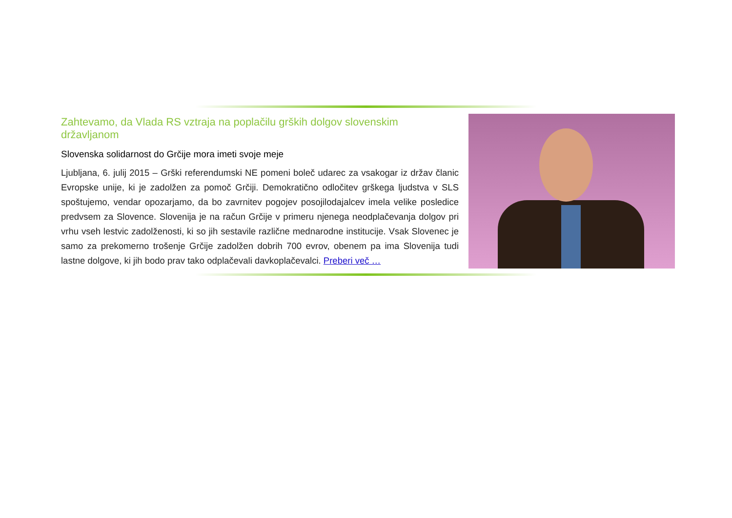Zahtevamo, da Vlada RS vztraja na poplačilu grških dolgov slovenskim državljanom
Slovenska solidarnost do Grčije mora imeti svoje meje
Ljubljana, 6. julij 2015 – Grški referendumski NE pomeni boleč udarec za vsakogar iz držav članic Evropske unije, ki je zadolžen za pomoč Grčiji. Demokratično odločitev grškega ljudstva v SLS spoštujemo, vendar opozarjamo, da bo zavrnitev pogojev posojilodajalcev imela velike posledice predvsem za Slovence. Slovenija je na račun Grčije v primeru njenega neodplačevanja dolgov pri vrhu vseh lestvic zadolženosti, ki so jih sestavile različne mednarodne institucije. Vsak Slovenec je samo za prekomerno trošenje Grčije zadolžen dobrih 700 evrov, obenem pa ima Slovenija tudi lastne dolgove, ki jih bodo prav tako odplačevali davkoplačevalci. Preberi več …